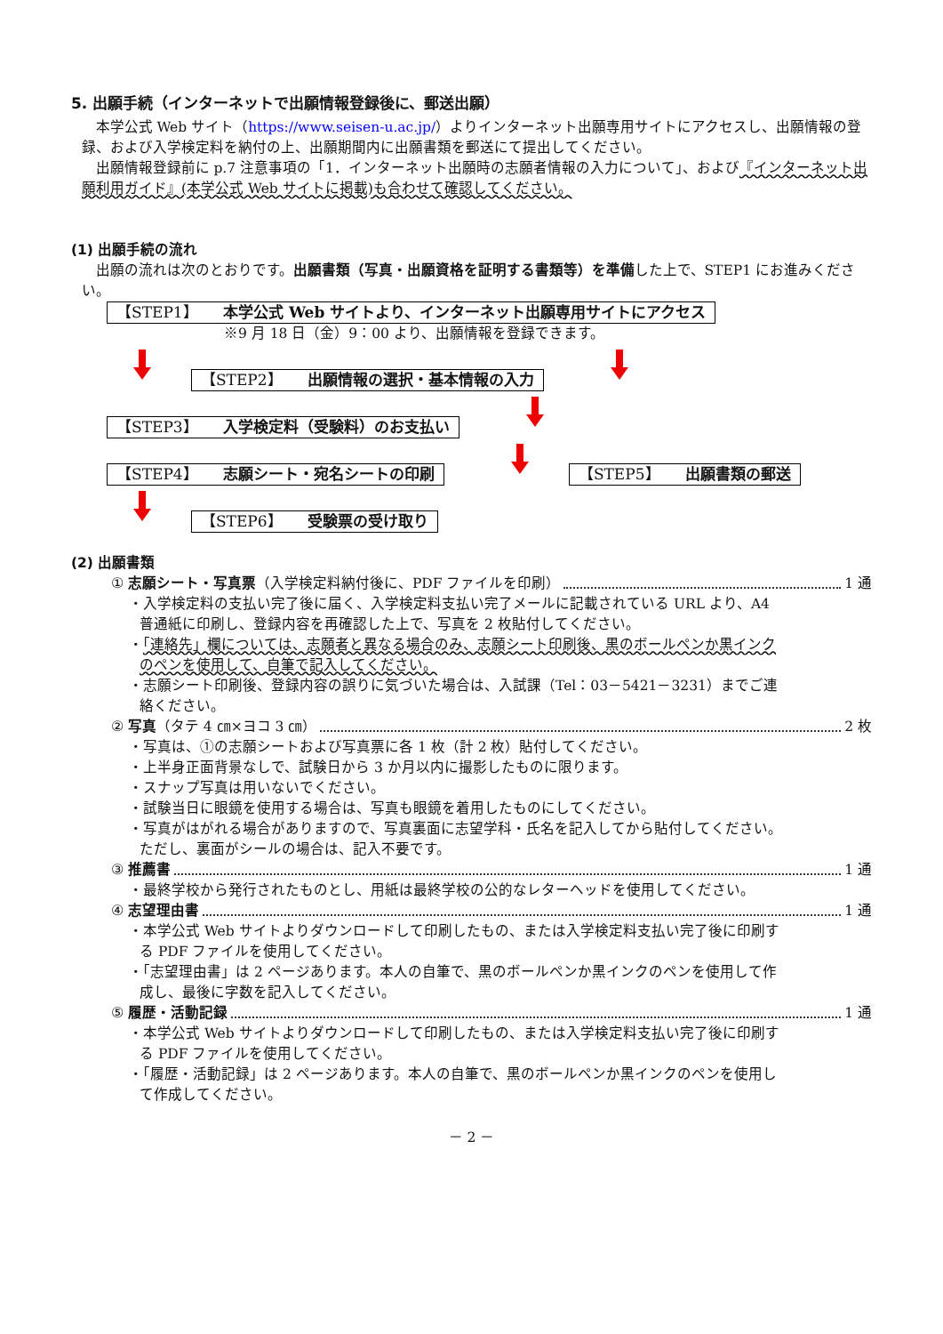5. 出願手続（インターネットで出願情報登録後に、郵送出願）
本学公式 Web サイト（https://www.seisen-u.ac.jp/）よりインターネット出願専用サイトにアクセスし、出願情報の登録、および入学検定料を納付の上、出願期間内に出願書類を郵送にて提出してください。
出願情報登録前に p.7 注意事項の「1．インターネット出願時の志願者情報の入力について」、および『インターネット出願利用ガイド』(本学公式 Web サイトに掲載)も合わせて確認してください。
(1) 出願手続の流れ
出願の流れは次のとおりです。出願書類（写真・出願資格を証明する書類等）を準備した上で、STEP1 にお進みください。
【STEP1】 本学公式 Web サイトより、インターネット出願専用サイトにアクセス
※9 月 18 日（金）9：00 より、出願情報を登録できます。
【STEP2】 出願情報の選択・基本情報の入力
【STEP3】 入学検定料（受験料）のお支払い
【STEP4】 志願シート・宛名シートの印刷
【STEP5】 出願書類の郵送 【STEP6】 受験票の受け取り
(2) 出願書類
① 志願シート・写真票（入学検定料納付後に、PDF ファイルを印刷） 1 通
・入学検定料の支払い完了後に届く、入学検定料支払い完了メールに記載されている URL より、A4 普通紙に印刷し、登録内容を再確認した上で、写真を 2 枚貼付してください。
・「連絡先」欄については、志願者と異なる場合のみ、志願シート印刷後、黒のボールペンか黒インクのペンを使用して、自筆で記入してください。
・志願シート印刷後、登録内容の誤りに気づいた場合は、入試課（Tel：03－5421－3231）までご連絡ください。
② 写真（タテ 4 ㎝×ヨコ 3 ㎝） 2 枚
・写真は、①の志願シートおよび写真票に各 1 枚（計 2 枚）貼付してください。
・上半身正面背景なしで、試験日から 3 か月以内に撮影したものに限ります。
・スナップ写真は用いないでください。
・試験当日に眼鏡を使用する場合は、写真も眼鏡を着用したものにしてください。
・写真がはがれる場合がありますので、写真裏面に志望学科・氏名を記入してから貼付してください。ただし、裏面がシールの場合は、記入不要です。
③ 推薦書 1 通
・最終学校から発行されたものとし、用紙は最終学校の公的なレターヘッドを使用してください。
④ 志望理由書 1 通
・本学公式 Web サイトよりダウンロードして印刷したもの、または入学検定料支払い完了後に印刷する PDF ファイルを使用してください。
・「志望理由書」は 2 ページあります。本人の自筆で、黒のボールペンか黒インクのペンを使用して作成し、最後に字数を記入してください。
⑤ 履歴・活動記録 1 通
・本学公式 Web サイトよりダウンロードして印刷したもの、または入学検定料支払い完了後に印刷する PDF ファイルを使用してください。
・「履歴・活動記録」は 2 ページあります。本人の自筆で、黒のボールペンか黒インクのペンを使用して作成してください。
－ 2 －